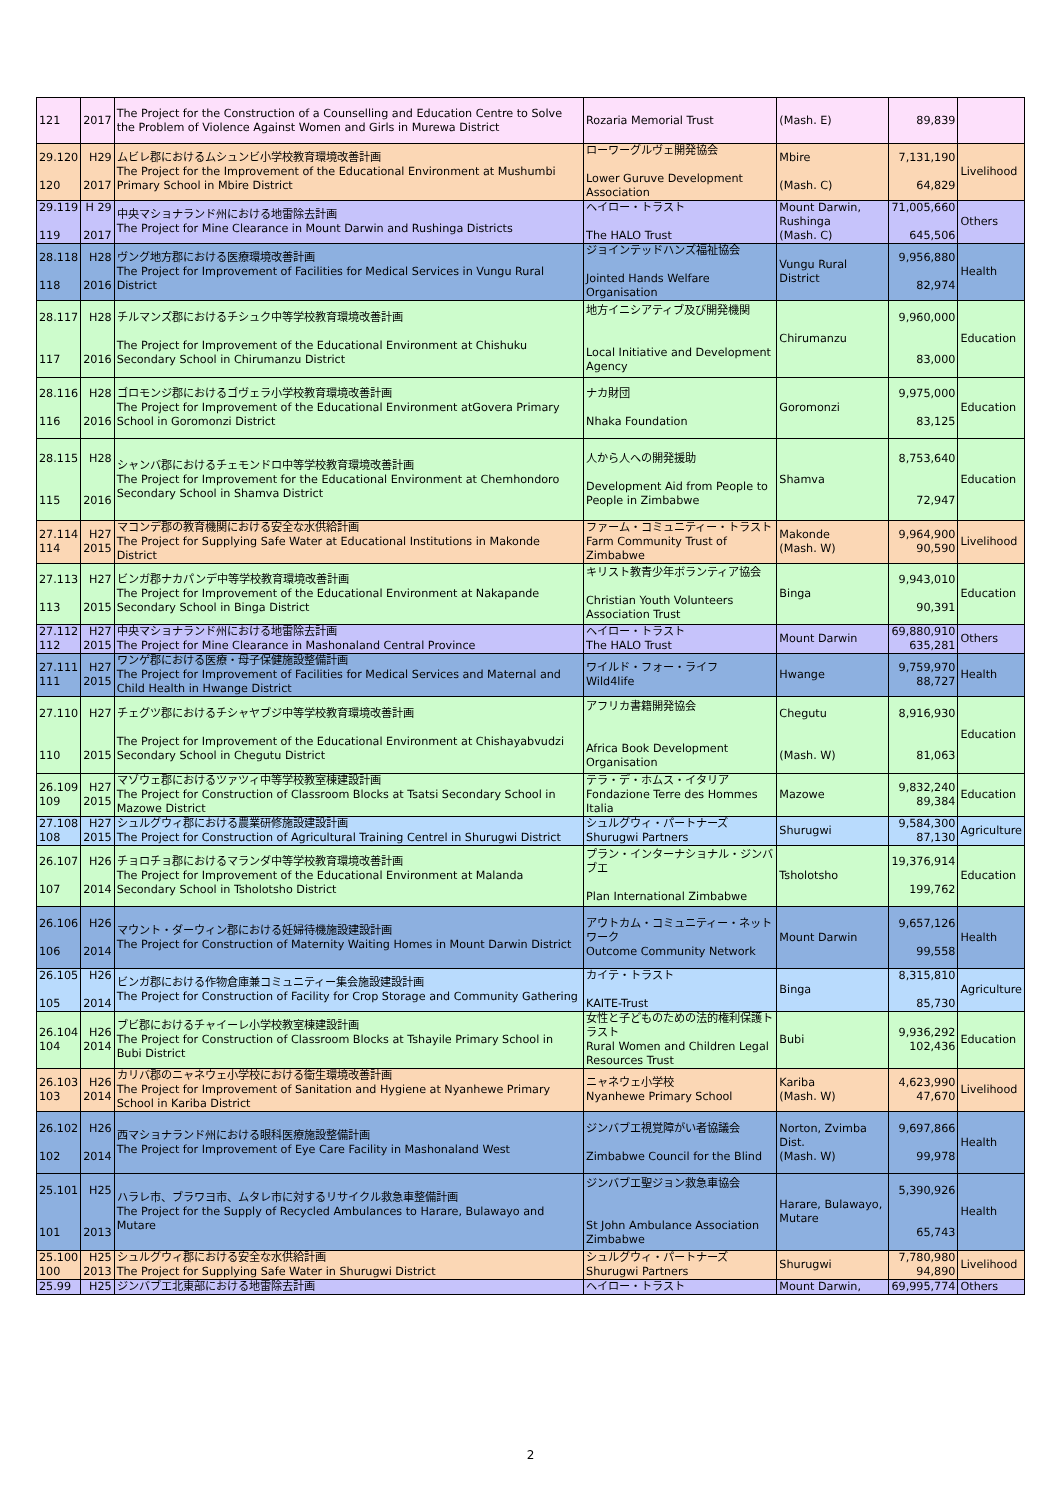| 121 | 2017 | The Project for the Construction of a Counselling and Education Centre to Solve the Problem of Violence Against Women and Girls in Murewa District | Rozaria Memorial Trust | (Mash. E) | 89,839 | |
| 29.120 120 | H29 2017 | ムビレ郡におけるムシュンビ小学校教育環境改善計画 The Project for the Improvement of the Educational Environment at Mushumbi Primary School in Mbire District | ローワーグルヴェ開発協会 Lower Guruve Development Association | Mbire (Mash. C) | 7,131,190 64,829 | Livelihood |
| 29.119 119 | H 29 2017 | 中央マショナランド州における地雷除去計画 The Project for Mine Clearance in Mount Darwin and Rushinga Districts | ヘイロー・トラスト The HALO Trust | Mount Darwin, Rushinga (Mash. C) | 71,005,660 645,506 | Others |
| 28.118 118 | H28 2016 | ヴング地方郡における医療環境改善計画 The Project for Improvement of Facilities for Medical Services in Vungu Rural District | ジョインテッドハンズ福祉協会 Jointed Hands Welfare Organisation | Vungu Rural District | 9,956,880 82,974 | Health |
| 28.117 117 | H28 2016 | チルマンズ郡におけるチシュク中等学校教育環境改善計画 The Project for Improvement of the Educational Environment at Chishuku Secondary School in Chirumanzu District | 地方イニシアティブ及び開発機関 Local Initiative and Development Agency | Chirumanzu | 9,960,000 83,000 | Education |
| 28.116 116 | H28 2016 | ゴロモンジ郡におけるゴヴェラ小学校教育環境改善計画 The Project for Improvement of the Educational Environment atGovera Primary School in Goromonzi District | ナカ財団 Nhaka Foundation | Goromonzi | 9,975,000 83,125 | Education |
| 28.115 115 | H28 2016 | シャンバ郡におけるチェモンドロ中等学校教育環境改善計画 The Project for Improvement for the Educational Environment at Chemhondoro Secondary School in Shamva District | 人から人への開発援助 Development Aid from People to People in Zimbabwe | Shamva | 8,753,640 72,947 | Education |
| 27.114 114 | H27 2015 | マコンデ郡の教育機関における安全な水供給計画 The Project for Supplying Safe Water at Educational Institutions in Makonde District | ファーム・コミュニティー・トラスト Farm Community Trust of Zimbabwe | Makonde (Mash. W) | 9,964,900 90,590 | Livelihood |
| 27.113 113 | H27 2015 | ビンガ郡ナカパンデ中等学校教育環境改善計画 The Project for Improvement of the Educational Environment at Nakapande Secondary School in Binga District | キリスト教青少年ボランティア協会 Christian Youth Volunteers Association Trust | Binga | 9,943,010 90,391 | Education |
| 27.112 112 | H27 2015 | 中央マショナランド州における地雷除去計画 The Project for Mine Clearance in Mashonaland Central Province | ヘイロー・トラスト The HALO Trust | Mount Darwin | 69,880,910 635,281 | Others |
| 27.111 111 | H27 2015 | ワンゲ郡における医療・母子保健施設整備計画 The Project for Improvement of Facilities for Medical Services and Maternal and Child Health in Hwange District | ワイルド・フォー・ライフ Wild4life | Hwange | 9,759,970 88,727 | Health |
| 27.110 110 | H27 2015 | チェグツ郡におけるチシャヤブジ中等学校教育環境改善計画 The Project for Improvement of the Educational Environment at Chishayabvudzi Secondary School in Chegutu District | アフリカ書籍開発協会 Africa Book Development Organisation | Chegutu (Mash. W) | 8,916,930 81,063 | Education |
| 26.109 109 | H27 2015 | マゾウェ郡におけるツァツィ中等学校教室棟建設計画 The Project for Construction of Classroom Blocks at Tsatsi Secondary School in Mazowe District | テラ・デ・ホムス・イタリア Fondazione Terre des Hommes Italia | Mazowe | 9,832,240 89,384 | Education |
| 27.108 108 | H27 2015 | シュルグウィ郡における農業研修施設建設計画 The Project for Construction of Agricultural Training Centrel in Shurugwi District | シュルグウィ・パートナーズ Shurugwi Partners | Shurugwi | 9,584,300 87,130 | Agriculture |
| 26.107 107 | H26 2014 | チョロチョ郡におけるマランダ中等学校教育環境改善計画 The Project for Improvement of the Educational Environment at Malanda Secondary School in Tsholotsho District | プラン・インターナショナル・ジンバブエ Plan International Zimbabwe | Tsholotsho | 19,376,914 199,762 | Education |
| 26.106 106 | H26 2014 | マウント・ダーウィン郡における妊婦待機施設建設計画 The Project for Construction of Maternity Waiting Homes in Mount Darwin District | アウトカム・コミュニティー・ネットワーク Outcome Community Network | Mount Darwin | 9,657,126 99,558 | Health |
| 26.105 105 | H26 2014 | ビンガ郡における作物倉庫兼コミュニティー集会施設建設計画 The Project for Construction of Facility for Crop Storage and Community Gathering | カイテ・トラスト KAITE-Trust | Binga | 8,315,810 85,730 | Agriculture |
| 26.104 104 | H26 2014 | ブビ郡におけるチャイーレ小学校教室棟建設計画 The Project for Construction of Classroom Blocks at Tshayile Primary School in Bubi District | 女性と子どものための法的権利保護トラスト Rural Women and Children Legal Resources Trust | Bubi | 9,936,292 102,436 | Education |
| 26.103 103 | H26 2014 | カリバ郡のニャネウェ小学校における衛生環境改善計画 The Project for Improvement of Sanitation and Hygiene at Nyanhewe Primary School in Kariba District | ニャネウェ小学校 Nyanhewe Primary School | Kariba (Mash. W) | 4,623,990 47,670 | Livelihood |
| 26.102 102 | H26 2014 | 西マショナランド州における眼科医療施設整備計画 The Project for Improvement of Eye Care Facility in Mashonaland West | ジンバブエ視覚障がい者協議会 Zimbabwe Council for the Blind | Norton, Zvimba Dist. (Mash. W) | 9,697,866 99,978 | Health |
| 25.101 101 | H25 2013 | ハラレ市、ブラワヨ市、ムタレ市に対するリサイクル救急車整備計画 The Project for the Supply of Recycled Ambulances to Harare, Bulawayo and Mutare | ジンバブエ聖ジョン救急車協会 St John Ambulance Association Zimbabwe | Harare, Bulawayo, Mutare | 5,390,926 65,743 | Health |
| 25.100 100 | H25 2013 | シュルグウィ郡における安全な水供給計画 The Project for Supplying Safe Water in Shurugwi District | シュルグウィ・パートナーズ Shurugwi Partners | Shurugwi | 7,780,980 94,890 | Livelihood |
| 25.99 | H25 | ジンバブエ北東部における地雷除去計画 | ヘイロー・トラスト | Mount Darwin, | 69,995,774 | Others |
2